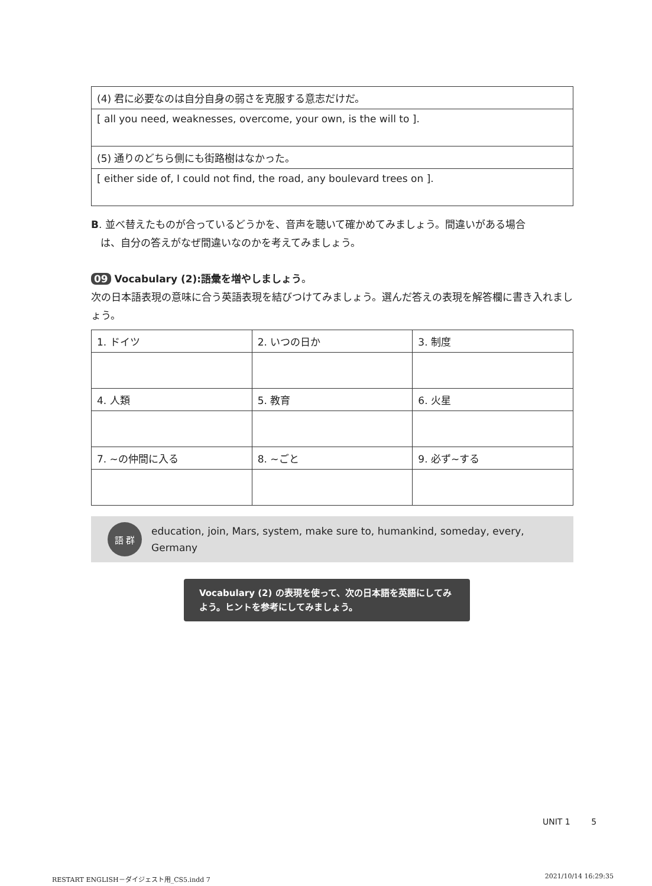| (4) 君に必要なのは自分自身の弱さを克服する意志だけだ。 |
| [ all you need, weaknesses, overcome, your own, is the will to ]. |
| (5) 通りのどちら側にも街路樹はなかった。 |
| [ either side of, I could not find, the road, any boulevard trees on ]. |
B. 並べ替えたものが合っているどうかを、音声を聴いて確かめてみましょう。間違いがある場合
は、自分の答えがなぜ間違いなのかを考えてみましょう。
09 Vocabulary (2):語彙を増やしましょう。
次の日本語表現の意味に合う英語表現を結びつけてみましょう。選んだ答えの表現を解答欄に書き入れましょう。
| 1. ドイツ | 2. いつの日か | 3. 制度 |
| 4. 人類 | 5. 教育 | 6. 火星 |
| 7. ~の仲間に入る | 8. ~ごと | 9. 必ず~する |
語 群
education, join, Mars, system, make sure to, humankind, someday, every, Germany
Vocabulary (2) の表現を使って、次の日本語を英語にしてみよう。ヒントを参考にしてみましょう。
UNIT 1 5
RESTART ENGLISH－ダイジェスト用_CS5.indd 7 2021/10/14 16:29:35